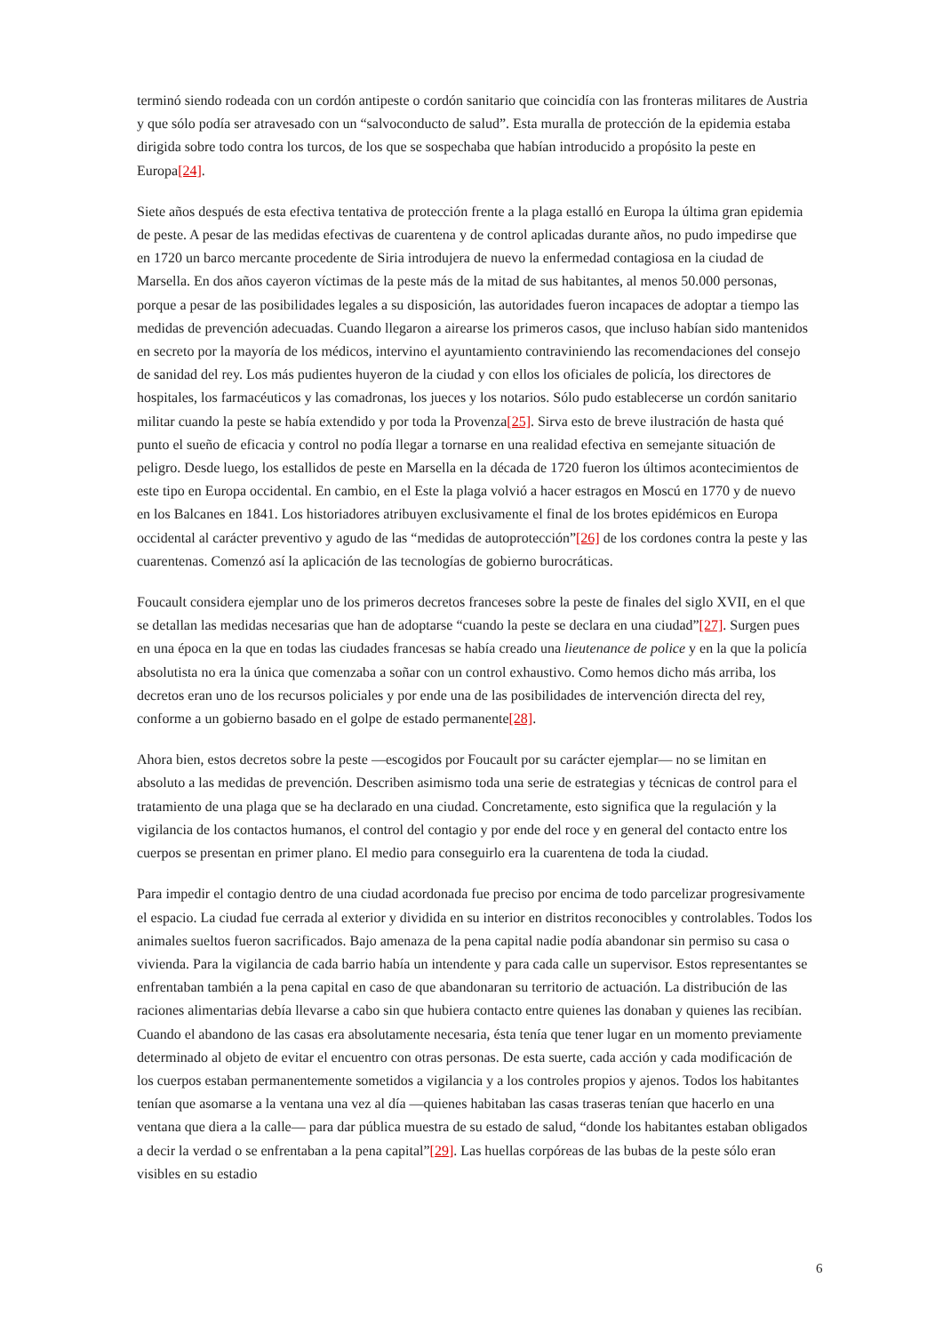terminó siendo rodeada con un cordón antipeste o cordón sanitario que coincidía con las fronteras militares de Austria y que sólo podía ser atravesado con un “salvoconducto de salud”. Esta muralla de protección de la epidemia estaba dirigida sobre todo contra los turcos, de los que se sospechaba que habían introducido a propósito la peste en Europa[24].
Siete años después de esta efectiva tentativa de protección frente a la plaga estalló en Europa la última gran epidemia de peste. A pesar de las medidas efectivas de cuarentena y de control aplicadas durante años, no pudo impedirse que en 1720 un barco mercante procedente de Siria introdujera de nuevo la enfermedad contagiosa en la ciudad de Marsella. En dos años cayeron víctimas de la peste más de la mitad de sus habitantes, al menos 50.000 personas, porque a pesar de las posibilidades legales a su disposición, las autoridades fueron incapaces de adoptar a tiempo las medidas de prevención adecuadas. Cuando llegaron a airearse los primeros casos, que incluso habían sido mantenidos en secreto por la mayoría de los médicos, intervino el ayuntamiento contraviniendo las recomendaciones del consejo de sanidad del rey. Los más pudientes huyeron de la ciudad y con ellos los oficiales de policía, los directores de hospitales, los farmacéuticos y las comadronas, los jueces y los notarios. Sólo pudo establecerse un cordón sanitario militar cuando la peste se había extendido y por toda la Provenza[25]. Sirva esto de breve ilustración de hasta qué punto el sueño de eficacia y control no podía llegar a tornarse en una realidad efectiva en semejante situación de peligro. Desde luego, los estallidos de peste en Marsella en la década de 1720 fueron los últimos acontecimientos de este tipo en Europa occidental. En cambio, en el Este la plaga volvió a hacer estragos en Moscú en 1770 y de nuevo en los Balcanes en 1841. Los historiadores atribuyen exclusivamente el final de los brotes epidémicos en Europa occidental al carácter preventivo y agudo de las “medidas de autoprotección”[26] de los cordones contra la peste y las cuarentenas. Comenzó así la aplicación de las tecnologías de gobierno burocráticas.
Foucault considera ejemplar uno de los primeros decretos franceses sobre la peste de finales del siglo XVII, en el que se detallan las medidas necesarias que han de adoptarse “cuando la peste se declara en una ciudad”[27]. Surgen pues en una época en la que en todas las ciudades francesas se había creado una lieutenance de police y en la que la policía absolutista no era la única que comenzaba a soñar con un control exhaustivo. Como hemos dicho más arriba, los decretos eran uno de los recursos policiales y por ende una de las posibilidades de intervención directa del rey, conforme a un gobierno basado en el golpe de estado permanente[28].
Ahora bien, estos decretos sobre la peste —escogidos por Foucault por su carácter ejemplar— no se limitan en absoluto a las medidas de prevención. Describen asimismo toda una serie de estrategias y técnicas de control para el tratamiento de una plaga que se ha declarado en una ciudad. Concretamente, esto significa que la regulación y la vigilancia de los contactos humanos, el control del contagio y por ende del roce y en general del contacto entre los cuerpos se presentan en primer plano. El medio para conseguirlo era la cuarentena de toda la ciudad.
Para impedir el contagio dentro de una ciudad acordonada fue preciso por encima de todo parcelizar progresivamente el espacio. La ciudad fue cerrada al exterior y dividida en su interior en distritos reconocibles y controlables. Todos los animales sueltos fueron sacrificados. Bajo amenaza de la pena capital nadie podía abandonar sin permiso su casa o vivienda. Para la vigilancia de cada barrio había un intendente y para cada calle un supervisor. Estos representantes se enfrentaban también a la pena capital en caso de que abandonaran su territorio de actuación. La distribución de las raciones alimentarias debía llevarse a cabo sin que hubiera contacto entre quienes las donaban y quienes las recibían. Cuando el abandono de las casas era absolutamente necesaria, ésta tenía que tener lugar en un momento previamente determinado al objeto de evitar el encuentro con otras personas. De esta suerte, cada acción y cada modificación de los cuerpos estaban permanentemente sometidos a vigilancia y a los controles propios y ajenos. Todos los habitantes tenían que asomarse a la ventana una vez al día —quienes habitaban las casas traseras tenían que hacerlo en una ventana que diera a la calle— para dar pública muestra de su estado de salud, “donde los habitantes estaban obligados a decir la verdad o se enfrentaban a la pena capital”[29]. Las huellas corpóreas de las bubas de la peste sólo eran visibles en su estadio
6